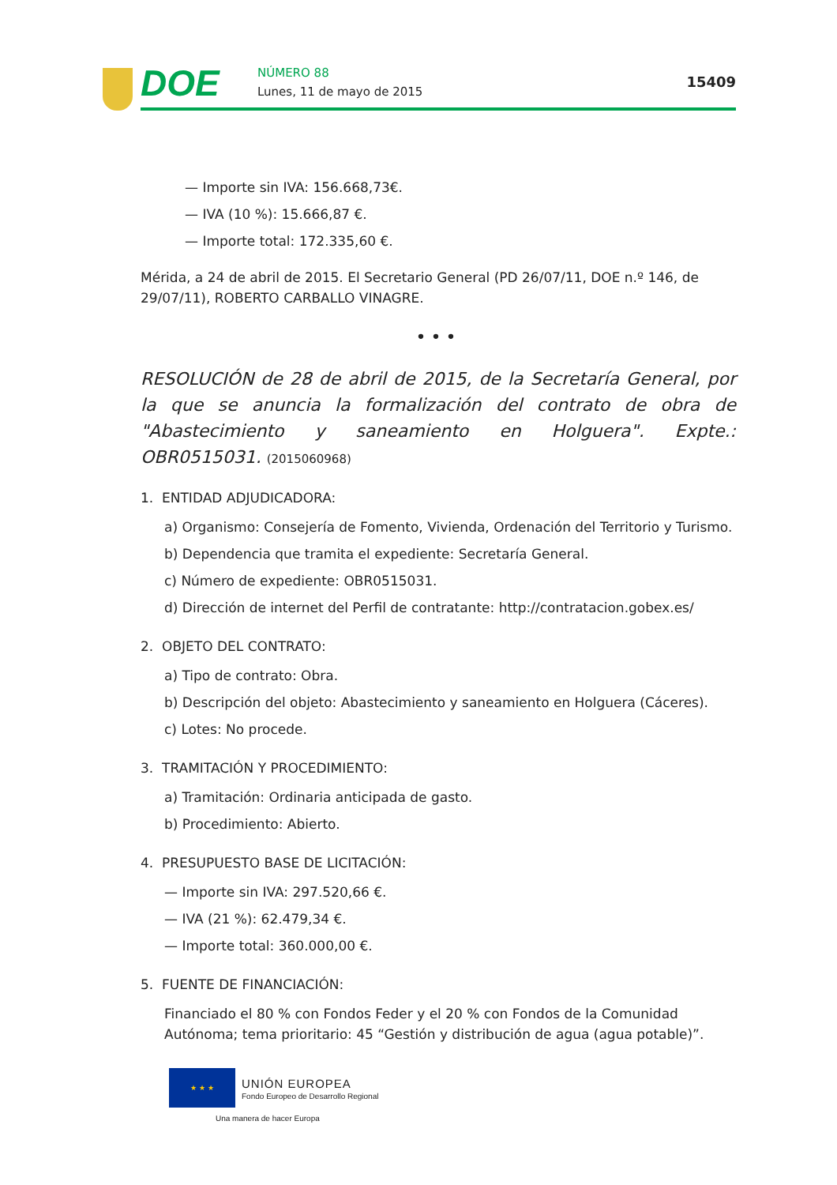DOE
NÚMERO 88
Lunes, 11 de mayo de 2015
15409
— Importe sin IVA: 156.668,73€.
— IVA (10 %): 15.666,87 €.
— Importe total: 172.335,60 €.
Mérida, a 24 de abril de 2015. El Secretario General (PD 26/07/11, DOE n.º 146, de 29/07/11), ROBERTO CARBALLO VINAGRE.
•••
RESOLUCIÓN de 28 de abril de 2015, de la Secretaría General, por la que se anuncia la formalización del contrato de obra de "Abastecimiento y saneamiento en Holguera". Expte.: OBR0515031. (2015060968)
1. ENTIDAD ADJUDICADORA:
a) Organismo: Consejería de Fomento, Vivienda, Ordenación del Territorio y Turismo.
b) Dependencia que tramita el expediente: Secretaría General.
c) Número de expediente: OBR0515031.
d) Dirección de internet del Perfil de contratante: http://contratacion.gobex.es/
2. OBJETO DEL CONTRATO:
a) Tipo de contrato: Obra.
b) Descripción del objeto: Abastecimiento y saneamiento en Holguera (Cáceres).
c) Lotes: No procede.
3. TRAMITACIÓN Y PROCEDIMIENTO:
a) Tramitación: Ordinaria anticipada de gasto.
b) Procedimiento: Abierto.
4. PRESUPUESTO BASE DE LICITACIÓN:
— Importe sin IVA: 297.520,66 €.
— IVA (21 %): 62.479,34 €.
— Importe total: 360.000,00 €.
5. FUENTE DE FINANCIACIÓN:
Financiado el 80 % con Fondos Feder y el 20 % con Fondos de la Comunidad Autónoma; tema prioritario: 45 “Gestión y distribución de agua (agua potable)”.
★ ★ ★
UNIÓN EUROPEA
Fondo Europeo de Desarrollo Regional
Una manera de hacer Europa